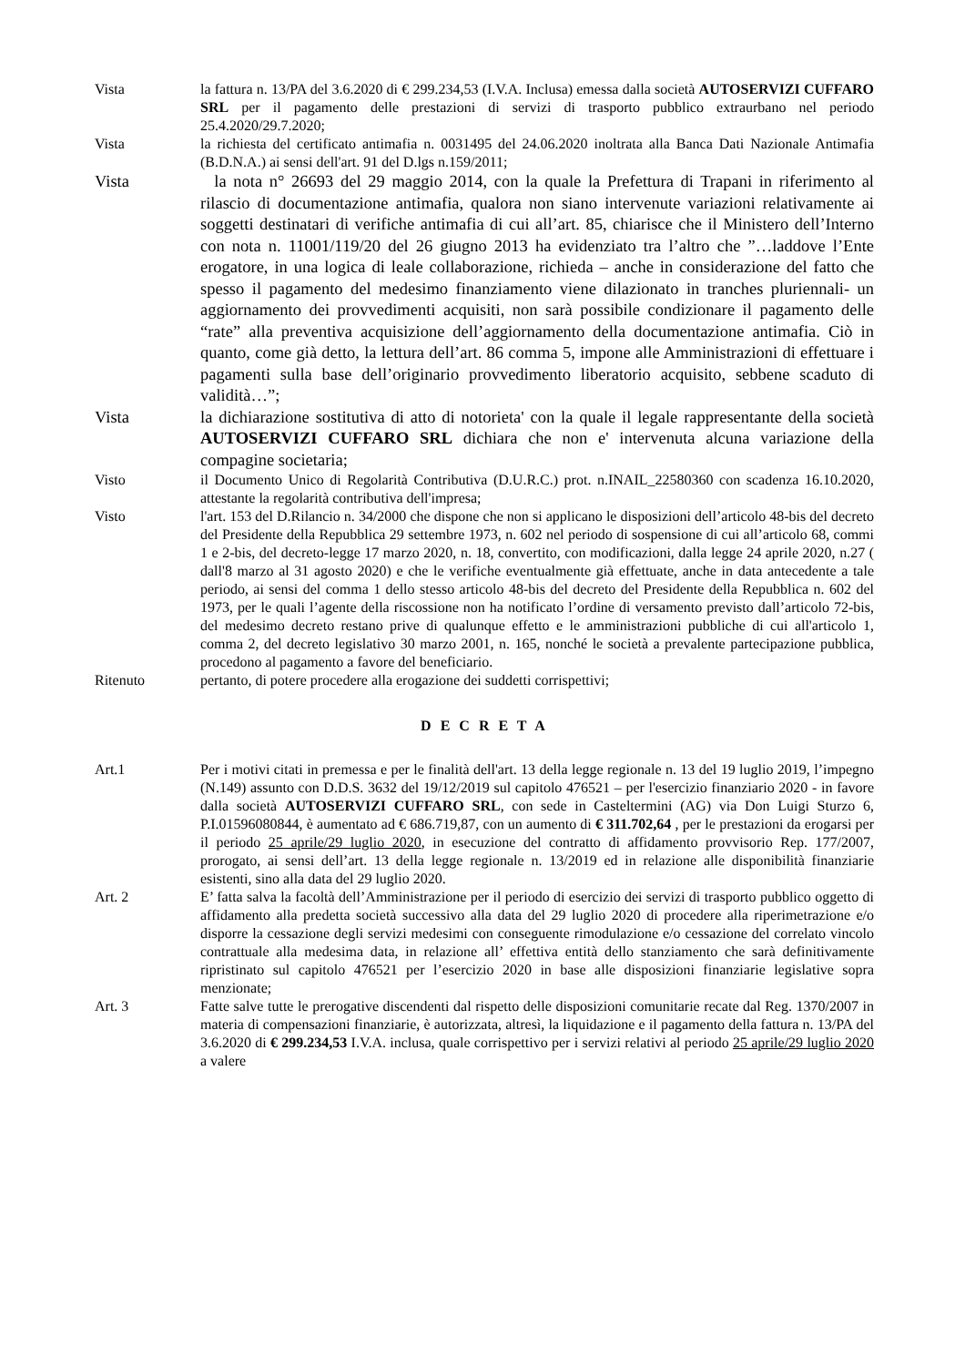Vista la fattura n. 13/PA del 3.6.2020 di € 299.234,53 (I.V.A. Inclusa) emessa dalla società AUTOSERVIZI CUFFARO SRL per il pagamento delle prestazioni di servizi di trasporto pubblico extraurbano nel periodo 25.4.2020/29.7.2020;
Vista la richiesta del certificato antimafia n. 0031495 del 24.06.2020 inoltrata alla Banca Dati Nazionale Antimafia (B.D.N.A.) ai sensi dell'art. 91 del D.lgs n.159/2011;
Vista la nota n° 26693 del 29 maggio 2014, con la quale la Prefettura di Trapani in riferimento al rilascio di documentazione antimafia, qualora non siano intervenute variazioni relativamente ai soggetti destinatari di verifiche antimafia di cui all’art. 85, chiarisce che il Ministero dell’Interno con nota n. 11001/119/20 del 26 giugno 2013 ha evidenziato tra l’altro che ”…laddove l’Ente erogatore, in una logica di leale collaborazione, richieda – anche in considerazione del fatto che spesso il pagamento del medesimo finanziamento viene dilazionato in tranches pluriennali- un aggiornamento dei provvedimenti acquisiti, non sarà possibile condizionare il pagamento delle “rate” alla preventiva acquisizione dell’aggiornamento della documentazione antimafia. Ciò in quanto, come già detto, la lettura dell’art. 86 comma 5, impone alle Amministrazioni di effettuare i pagamenti sulla base dell’originario provvedimento liberatorio acquisito, sebbene scaduto di validità…”;
Vista la dichiarazione sostitutiva di atto di notorieta' con la quale il legale rappresentante della società AUTOSERVIZI CUFFARO SRL dichiara che non e' intervenuta alcuna variazione della compagine societaria;
Visto il Documento Unico di Regolarità Contributiva (D.U.R.C.) prot. n.INAIL_22580360 con scadenza 16.10.2020, attestante la regolarità contributiva dell'impresa;
Visto l'art. 153 del D.Rilancio n. 34/2000 che dispone che non si applicano le disposizioni dell’articolo 48-bis del decreto del Presidente della Repubblica 29 settembre 1973, n. 602 nel periodo di sospensione di cui all’articolo 68, commi 1 e 2-bis, del decreto-legge 17 marzo 2020, n. 18, convertito, con modificazioni, dalla legge 24 aprile 2020, n.27 ( dall'8 marzo al 31 agosto 2020) e che le verifiche eventualmente già effettuate, anche in data antecedente a tale periodo, ai sensi del comma 1 dello stesso articolo 48-bis del decreto del Presidente della Repubblica n. 602 del 1973, per le quali l’agente della riscossione non ha notificato l’ordine di versamento previsto dall’articolo 72-bis, del medesimo decreto restano prive di qualunque effetto e le amministrazioni pubbliche di cui all'articolo 1, comma 2, del decreto legislativo 30 marzo 2001, n. 165, nonché le società a prevalente partecipazione pubblica, procedono al pagamento a favore del beneficiario.
Ritenuto pertanto, di potere procedere alla erogazione dei suddetti corrispettivi;
D E C R E T A
Art.1 Per i motivi citati in premessa e per le finalità dell'art. 13 della legge regionale n. 13 del 19 luglio 2019, l’impegno (N.149) assunto con D.D.S. 3632 del 19/12/2019 sul capitolo 476521 – per l'esercizio finanziario 2020 - in favore dalla società AUTOSERVIZI CUFFARO SRL, con sede in Casteltermini (AG) via Don Luigi Sturzo 6, P.I.01596080844, è aumentato ad € 686.719,87, con un aumento di € 311.702,64 , per le prestazioni da erogarsi per il periodo 25 aprile/29 luglio 2020, in esecuzione del contratto di affidamento provvisorio Rep. 177/2007, prorogato, ai sensi dell’art. 13 della legge regionale n. 13/2019 ed in relazione alle disponibilità finanziarie esistenti, sino alla data del 29 luglio 2020.
Art. 2 E’ fatta salva la facoltà dell’Amministrazione per il periodo di esercizio dei servizi di trasporto pubblico oggetto di affidamento alla predetta società successivo alla data del 29 luglio 2020 di procedere alla riperimetrazione e/o disporre la cessazione degli servizi medesimi con conseguente rimodulazione e/o cessazione del correlato vincolo contrattuale alla medesima data, in relazione all’ effettiva entità dello stanziamento che sarà definitivamente ripristinato sul capitolo 476521 per l’esercizio 2020 in base alle disposizioni finanziarie legislative sopra menzionate;
Art. 3 Fatte salve tutte le prerogative discendenti dal rispetto delle disposizioni comunitarie recate dal Reg. 1370/2007 in materia di compensazioni finanziarie, è autorizzata, altresì, la liquidazione e il pagamento della fattura n. 13/PA del 3.6.2020 di € 299.234,53 I.V.A. inclusa, quale corrispettivo per i servizi relativi al periodo 25 aprile/29 luglio 2020 a valere